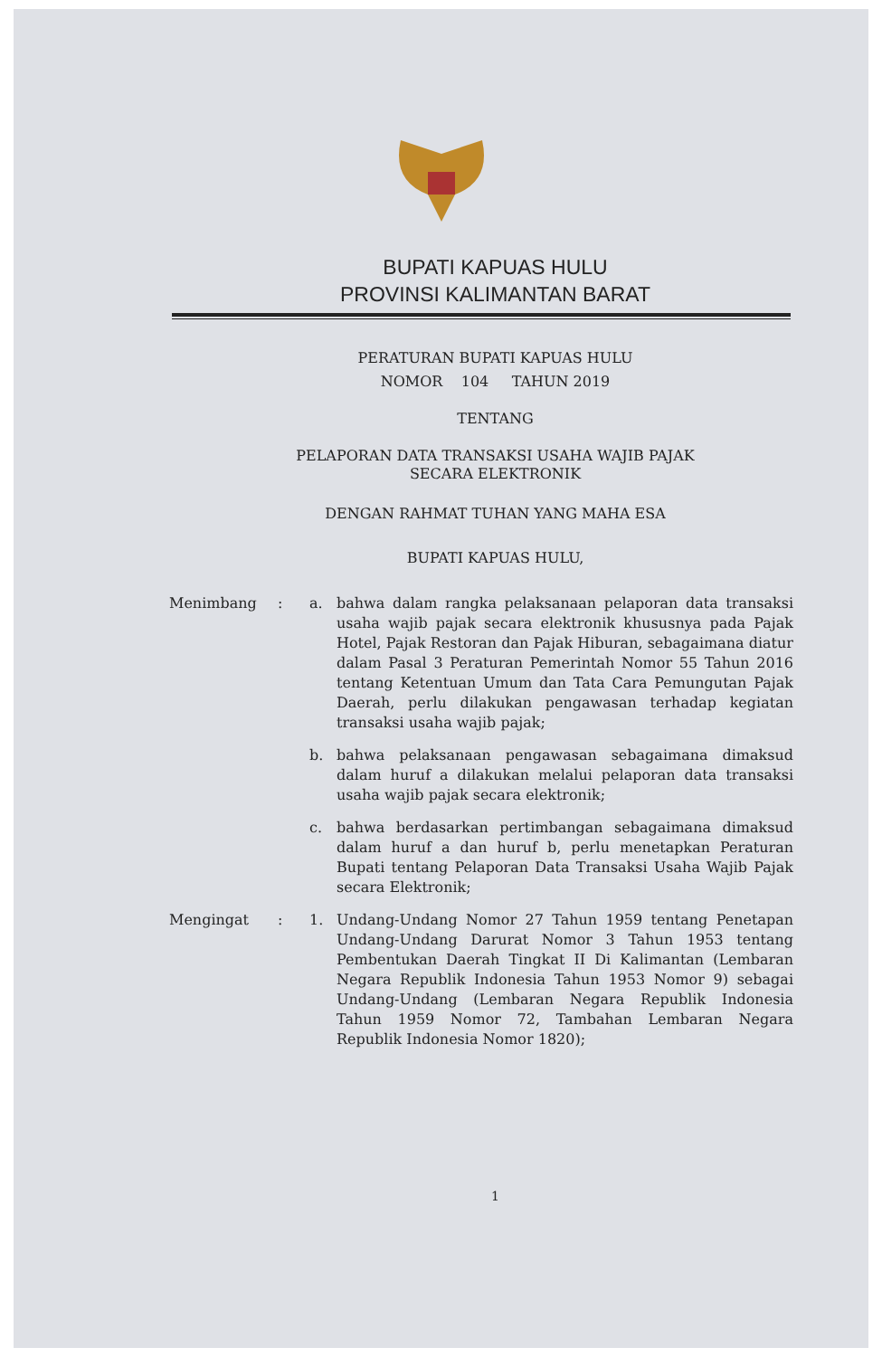BUPATI KAPUAS HULU
PROVINSI KALIMANTAN BARAT
PERATURAN BUPATI KAPUAS HULU
NOMOR 104 TAHUN 2019
TENTANG
PELAPORAN DATA TRANSAKSI USAHA WAJIB PAJAK
SECARA ELEKTRONIK
DENGAN RAHMAT TUHAN YANG MAHA ESA
BUPATI KAPUAS HULU,
| Menimbang | : | a. | bahwa dalam rangka pelaksanaan pelaporan data transaksi usaha wajib pajak secara elektronik khususnya pada Pajak Hotel, Pajak Restoran dan Pajak Hiburan, sebagaimana diatur dalam Pasal 3 Peraturan Pemerintah Nomor 55 Tahun 2016 tentang Ketentuan Umum dan Tata Cara Pemungutan Pajak Daerah, perlu dilakukan pengawasan terhadap kegiatan transaksi usaha wajib pajak; |
| | | b. | bahwa pelaksanaan pengawasan sebagaimana dimaksud dalam huruf a dilakukan melalui pelaporan data transaksi usaha wajib pajak secara elektronik; |
| | | c. | bahwa berdasarkan pertimbangan sebagaimana dimaksud dalam huruf a dan huruf b, perlu menetapkan Peraturan Bupati tentang Pelaporan Data Transaksi Usaha Wajib Pajak secara Elektronik; |
| Mengingat | : | 1. | Undang-Undang Nomor 27 Tahun 1959 tentang Penetapan Undang-Undang Darurat Nomor 3 Tahun 1953 tentang Pembentukan Daerah Tingkat II Di Kalimantan (Lembaran Negara Republik Indonesia Tahun 1953 Nomor 9) sebagai Undang-Undang (Lembaran Negara Republik Indonesia Tahun 1959 Nomor 72, Tambahan Lembaran Negara Republik Indonesia Nomor 1820); |
1